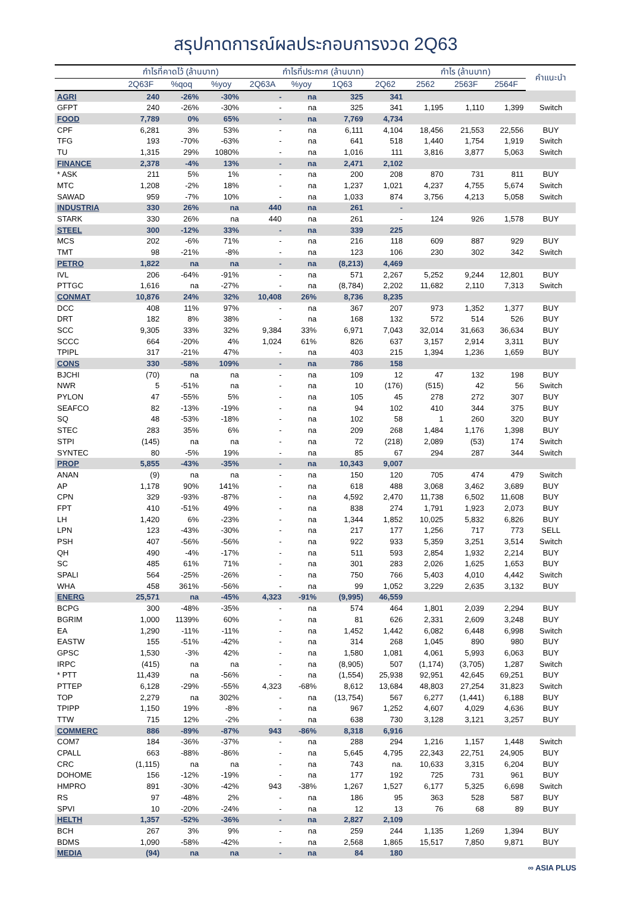สรุปคาดการณ์ผลประกอบการงวด 2Q63
| | กำไรที่คาดไว้ (ล้านบาท) | | | กำไรที่ประกาศ (ล้านบาท) | | | | กำไร (ล้านบาท) | | | คำแนะนำ |
| --- | --- | --- | --- | --- | --- | --- | --- | --- | --- | --- | --- |
| | 2Q63F | %qoq | %yoy | 2Q63A | %yoy | 1Q63 | 2Q62 | 2562 | 2563F | 2564F | |
| AGRI | 240 | -26% | -30% | - | na | 325 | 341 | | | | |
| GFPT | 240 | -26% | -30% | - | na | 325 | 341 | 1,195 | 1,110 | 1,399 | Switch |
| FOOD | 7,789 | 0% | 65% | - | na | 7,769 | 4,734 | | | | |
| CPF | 6,281 | 3% | 53% | - | na | 6,111 | 4,104 | 18,456 | 21,553 | 22,556 | BUY |
| TFG | 193 | -70% | -63% | - | na | 641 | 518 | 1,440 | 1,754 | 1,919 | Switch |
| TU | 1,315 | 29% | 1080% | - | na | 1,016 | 111 | 3,816 | 3,877 | 5,063 | Switch |
| FINANCE | 2,378 | -4% | 13% | - | na | 2,471 | 2,102 | | | | |
| * ASK | 211 | 5% | 1% | - | na | 200 | 208 | 870 | 731 | 811 | BUY |
| MTC | 1,208 | -2% | 18% | - | na | 1,237 | 1,021 | 4,237 | 4,755 | 5,674 | Switch |
| SAWAD | 959 | -7% | 10% | - | na | 1,033 | 874 | 3,756 | 4,213 | 5,058 | Switch |
| INDUSTRIA | 330 | 26% | na | 440 | na | 261 | - | | | | |
| STARK | 330 | 26% | na | 440 | na | 261 | - | 124 | 926 | 1,578 | BUY |
| STEEL | 300 | -12% | 33% | - | na | 339 | 225 | | | | |
| MCS | 202 | -6% | 71% | - | na | 216 | 118 | 609 | 887 | 929 | BUY |
| TMT | 98 | -21% | -8% | - | na | 123 | 106 | 230 | 302 | 342 | Switch |
| PETRO | 1,822 | na | na | - | na | (8,213) | 4,469 | | | | |
| IVL | 206 | -64% | -91% | - | na | 571 | 2,267 | 5,252 | 9,244 | 12,801 | BUY |
| PTTGC | 1,616 | na | -27% | - | na | (8,784) | 2,202 | 11,682 | 2,110 | 7,313 | Switch |
| CONMAT | 10,876 | 24% | 32% | 10,408 | 26% | 8,736 | 8,235 | | | | |
| DCC | 408 | 11% | 97% | - | na | 367 | 207 | 973 | 1,352 | 1,377 | BUY |
| DRT | 182 | 8% | 38% | - | na | 168 | 132 | 572 | 514 | 526 | BUY |
| SCC | 9,305 | 33% | 32% | 9,384 | 33% | 6,971 | 7,043 | 32,014 | 31,663 | 36,634 | BUY |
| SCCC | 664 | -20% | 4% | 1,024 | 61% | 826 | 637 | 3,157 | 2,914 | 3,311 | BUY |
| TPIPL | 317 | -21% | 47% | - | na | 403 | 215 | 1,394 | 1,236 | 1,659 | BUY |
| CONS | 330 | -58% | 109% | - | na | 786 | 158 | | | | |
| BJCHI | (70) | na | na | - | na | 109 | 12 | 47 | 132 | 198 | BUY |
| NWR | 5 | -51% | na | - | na | 10 | (176) | (515) | 42 | 56 | Switch |
| PYLON | 47 | -55% | 5% | - | na | 105 | 45 | 278 | 272 | 307 | BUY |
| SEAFCO | 82 | -13% | -19% | - | na | 94 | 102 | 410 | 344 | 375 | BUY |
| SQ | 48 | -53% | -18% | - | na | 102 | 58 | 1 | 260 | 320 | BUY |
| STEC | 283 | 35% | 6% | - | na | 209 | 268 | 1,484 | 1,176 | 1,398 | BUY |
| STPI | (145) | na | na | - | na | 72 | (218) | 2,089 | (53) | 174 | Switch |
| SYNTEC | 80 | -5% | 19% | - | na | 85 | 67 | 294 | 287 | 344 | Switch |
| PROP | 5,855 | -43% | -35% | - | na | 10,343 | 9,007 | | | | |
| ANAN | (9) | na | na | - | na | 150 | 120 | 705 | 474 | 479 | Switch |
| AP | 1,178 | 90% | 141% | - | na | 618 | 488 | 3,068 | 3,462 | 3,689 | BUY |
| CPN | 329 | -93% | -87% | - | na | 4,592 | 2,470 | 11,738 | 6,502 | 11,608 | BUY |
| FPT | 410 | -51% | 49% | - | na | 838 | 274 | 1,791 | 1,923 | 2,073 | BUY |
| LH | 1,420 | 6% | -23% | - | na | 1,344 | 1,852 | 10,025 | 5,832 | 6,826 | BUY |
| LPN | 123 | -43% | -30% | - | na | 217 | 177 | 1,256 | 717 | 773 | SELL |
| PSH | 407 | -56% | -56% | - | na | 922 | 933 | 5,359 | 3,251 | 3,514 | Switch |
| QH | 490 | -4% | -17% | - | na | 511 | 593 | 2,854 | 1,932 | 2,214 | BUY |
| SC | 485 | 61% | 71% | - | na | 301 | 283 | 2,026 | 1,625 | 1,653 | BUY |
| SPALI | 564 | -25% | -26% | - | na | 750 | 766 | 5,403 | 4,010 | 4,442 | Switch |
| WHA | 458 | 361% | -56% | - | na | 99 | 1,052 | 3,229 | 2,635 | 3,132 | BUY |
| ENERG | 25,571 | na | -45% | 4,323 | -91% | (9,995) | 46,559 | | | | |
| BCPG | 300 | -48% | -35% | - | na | 574 | 464 | 1,801 | 2,039 | 2,294 | BUY |
| BGRIM | 1,000 | 1139% | 60% | - | na | 81 | 626 | 2,331 | 2,609 | 3,248 | BUY |
| EA | 1,290 | -11% | -11% | - | na | 1,452 | 1,442 | 6,082 | 6,448 | 6,998 | Switch |
| EASTW | 155 | -51% | -42% | - | na | 314 | 268 | 1,045 | 890 | 980 | BUY |
| GPSC | 1,530 | -3% | 42% | - | na | 1,580 | 1,081 | 4,061 | 5,993 | 6,063 | BUY |
| IRPC | (415) | na | na | - | na | (8,905) | 507 | (1,174) | (3,705) | 1,287 | Switch |
| * PTT | 11,439 | na | -56% | - | na | (1,554) | 25,938 | 92,951 | 42,645 | 69,251 | BUY |
| PTTEP | 6,128 | -29% | -55% | 4,323 | -68% | 8,612 | 13,684 | 48,803 | 27,254 | 31,823 | Switch |
| TOP | 2,279 | na | 302% | - | na | (13,754) | 567 | 6,277 | (1,441) | 6,188 | BUY |
| TPIPP | 1,150 | 19% | -8% | - | na | 967 | 1,252 | 4,607 | 4,029 | 4,636 | BUY |
| TTW | 715 | 12% | -2% | - | na | 638 | 730 | 3,128 | 3,121 | 3,257 | BUY |
| COMMERC | 886 | -89% | -87% | 943 | -86% | 8,318 | 6,916 | | | | |
| COM7 | 184 | -36% | -37% | - | na | 288 | 294 | 1,216 | 1,157 | 1,448 | Switch |
| CPALL | 663 | -88% | -86% | - | na | 5,645 | 4,795 | 22,343 | 22,751 | 24,905 | BUY |
| CRC | (1,115) | na | na | - | na | 743 | na. | 10,633 | 3,315 | 6,204 | BUY |
| DOHOME | 156 | -12% | -19% | - | na | 177 | 192 | 725 | 731 | 961 | BUY |
| HMPRO | 891 | -30% | -42% | 943 | -38% | 1,267 | 1,527 | 6,177 | 5,325 | 6,698 | Switch |
| RS | 97 | -48% | 2% | - | na | 186 | 95 | 363 | 528 | 587 | BUY |
| SPVI | 10 | -20% | -24% | - | na | 12 | 13 | 76 | 68 | 89 | BUY |
| HELTH | 1,357 | -52% | -36% | - | na | 2,827 | 2,109 | | | | |
| BCH | 267 | 3% | 9% | - | na | 259 | 244 | 1,135 | 1,269 | 1,394 | BUY |
| BDMS | 1,090 | -58% | -42% | - | na | 2,568 | 1,865 | 15,517 | 7,850 | 9,871 | BUY |
| MEDIA | (94) | na | na | - | na | 84 | 180 | | | | |
∞ ASIA PLUS